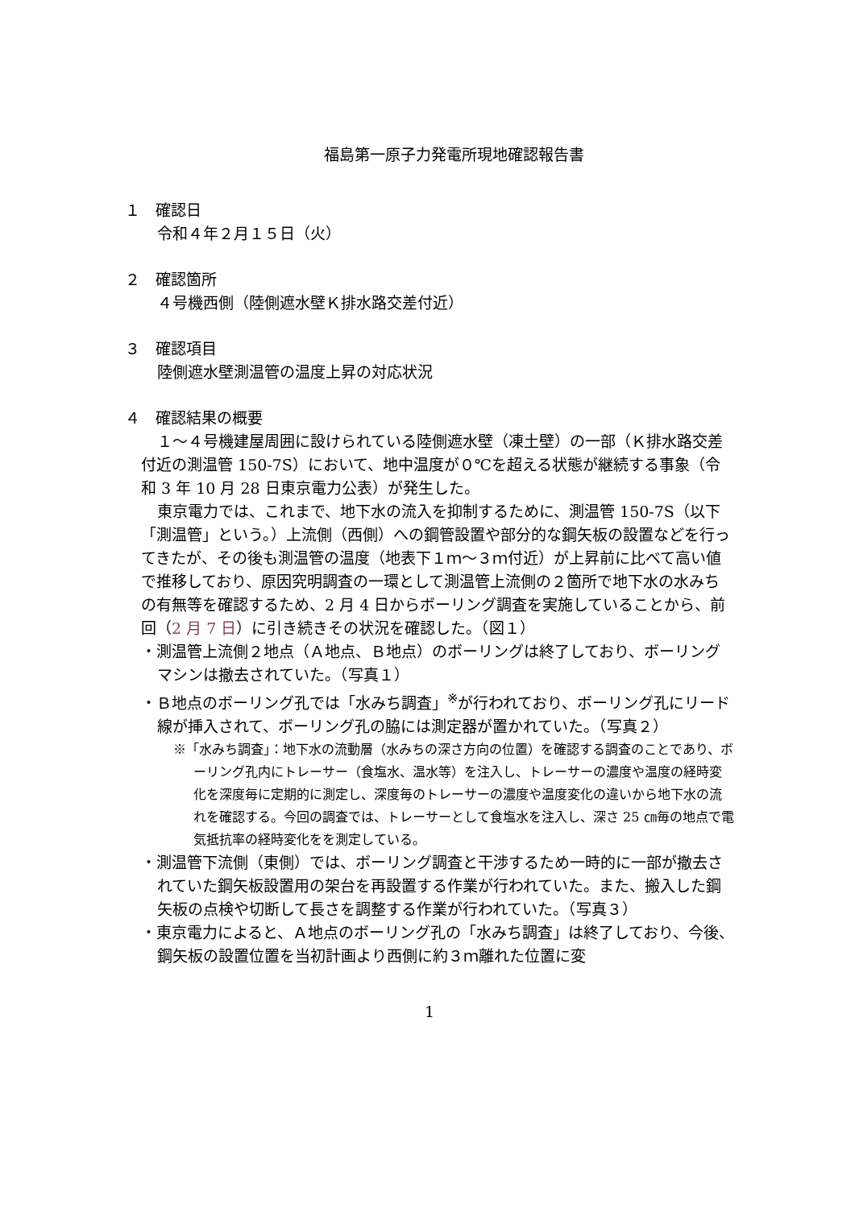福島第一原子力発電所現地確認報告書
１　確認日
令和４年２月１５日（火）
２　確認箇所
４号機西側（陸側遮水壁Ｋ排水路交差付近）
３　確認項目
陸側遮水壁測温管の温度上昇の対応状況
４　確認結果の概要
１～４号機建屋周囲に設けられている陸側遮水壁（凍土壁）の一部（Ｋ排水路交差付近の測温管 150-7S）において、地中温度が０℃を超える状態が継続する事象（令和 3 年 10 月 28 日東京電力公表）が発生した。
東京電力では、これまで、地下水の流入を抑制するために、測温管 150-7S（以下「測温管」という。）上流側（西側）への鋼管設置や部分的な鋼矢板の設置などを行ってきたが、その後も測温管の温度（地表下１ｍ～３ｍ付近）が上昇前に比べて高い値で推移しており、原因究明調査の一環として測温管上流側の２箇所で地下水の水みちの有無等を確認するため、2 月 4 日からボーリング調査を実施していることから、前回（2 月 7 日）に引き続きその状況を確認した。（図１）
・測温管上流側２地点（Ａ地点、Ｂ地点）のボーリングは終了しており、ボーリングマシンは撤去されていた。（写真１）
・Ｂ地点のボーリング孔では「水みち調査」<sup>※</sup>が行われており、ボーリング孔にリード線が挿入されて、ボーリング孔の脇には測定器が置かれていた。（写真２）
※「水みち調査」：地下水の流動層（水みちの深さ方向の位置）を確認する調査のことであり、ボーリング孔内にトレーサー（食塩水、温水等）を注入し、トレーサーの濃度や温度の経時変化を深度毎に定期的に測定し、深度毎のトレーサーの濃度や温度変化の違いから地下水の流れを確認する。今回の調査では、トレーサーとして食塩水を注入し、深さ 25 ㎝毎の地点で電気抵抗率の経時変化をを測定している。
・測温管下流側（東側）では、ボーリング調査と干渉するため一時的に一部が撤去されていた鋼矢板設置用の架台を再設置する作業が行われていた。また、搬入した鋼矢板の点検や切断して長さを調整する作業が行われていた。（写真３）
・東京電力によると、Ａ地点のボーリング孔の「水みち調査」は終了しており、今後、鋼矢板の設置位置を当初計画より西側に約３ｍ離れた位置に変
1